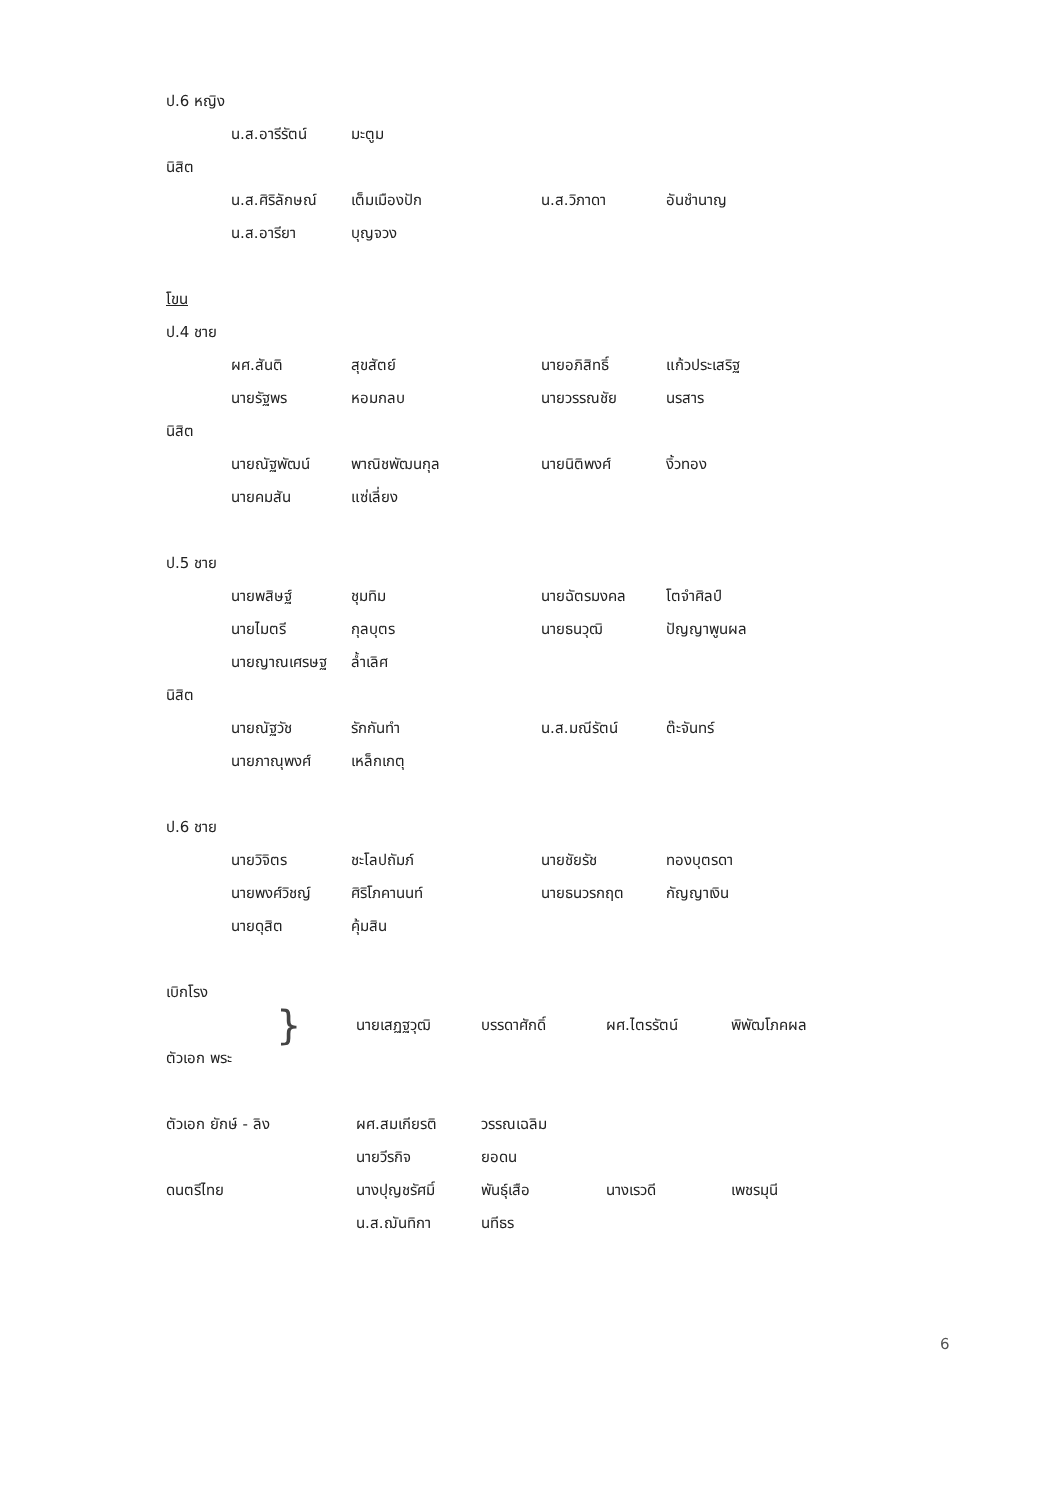ป.6 หญิง
น.ส.อารีรัตน์ มะตูม
นิสิต
น.ส.ศิริลักษณ์ เต็มเมืองปัก น.ส.วิภาดา อันชำนาญ
น.ส.อารียา บุญจวง
โขน
ป.4 ชาย
ผศ.สันติ สุขสัตย์ นายอภิสิทธิ์ แก้วประเสริฐ
นายรัฐพร หอมกลบ นายวรรณชัย นรสาร
นิสิต
นายณัฐพัฒน์ พาณิชพัฒนกุล นายนิติพงศ์ งิ้วทอง
นายคมสัน แซ่เลี่ยง
ป.5 ชาย
นายพสิษฐ์ ชุมทิม นายฉัตรมงคล โตจำศิลป์
นายไมตรี กุลบุตร นายธนวุฒิ ปัญญาพูนผล
นายญาณเศรษฐ ล้ำเลิศ
นิสิต
นายณัฐวัช รักกันทำ น.ส.มณีรัตน์ ต๊ะจันทร์
นายภาณุพงศ์ เหล็กเกตุ
ป.6 ชาย
นายวิจิตร ชะโลปถัมภ์ นายชัยรัช ทองบุตรดา
นายพงศ์วิชญ์ ศิริโภคานนท์ นายธนวรกฤต กัญญาเงิน
นายดุสิต คุ้มสิน
เบิกโรง
} นายเสฏฐวุฒิ บรรดาศักดิ์ ผศ.ไตรรัตน์ พิพัฒโภคผล
ตัวเอก พระ
ตัวเอก ยักษ์ - ลิง ผศ.สมเกียรติ วรรณเฉลิม
นายวีรกิจ ยอดน
ดนตรีไทย นางปุญชรัศมิ์ พันธุ์เสือ นางเรวดี เพชรมุนี
น.ส.ฌันทิกา นทีธร
6